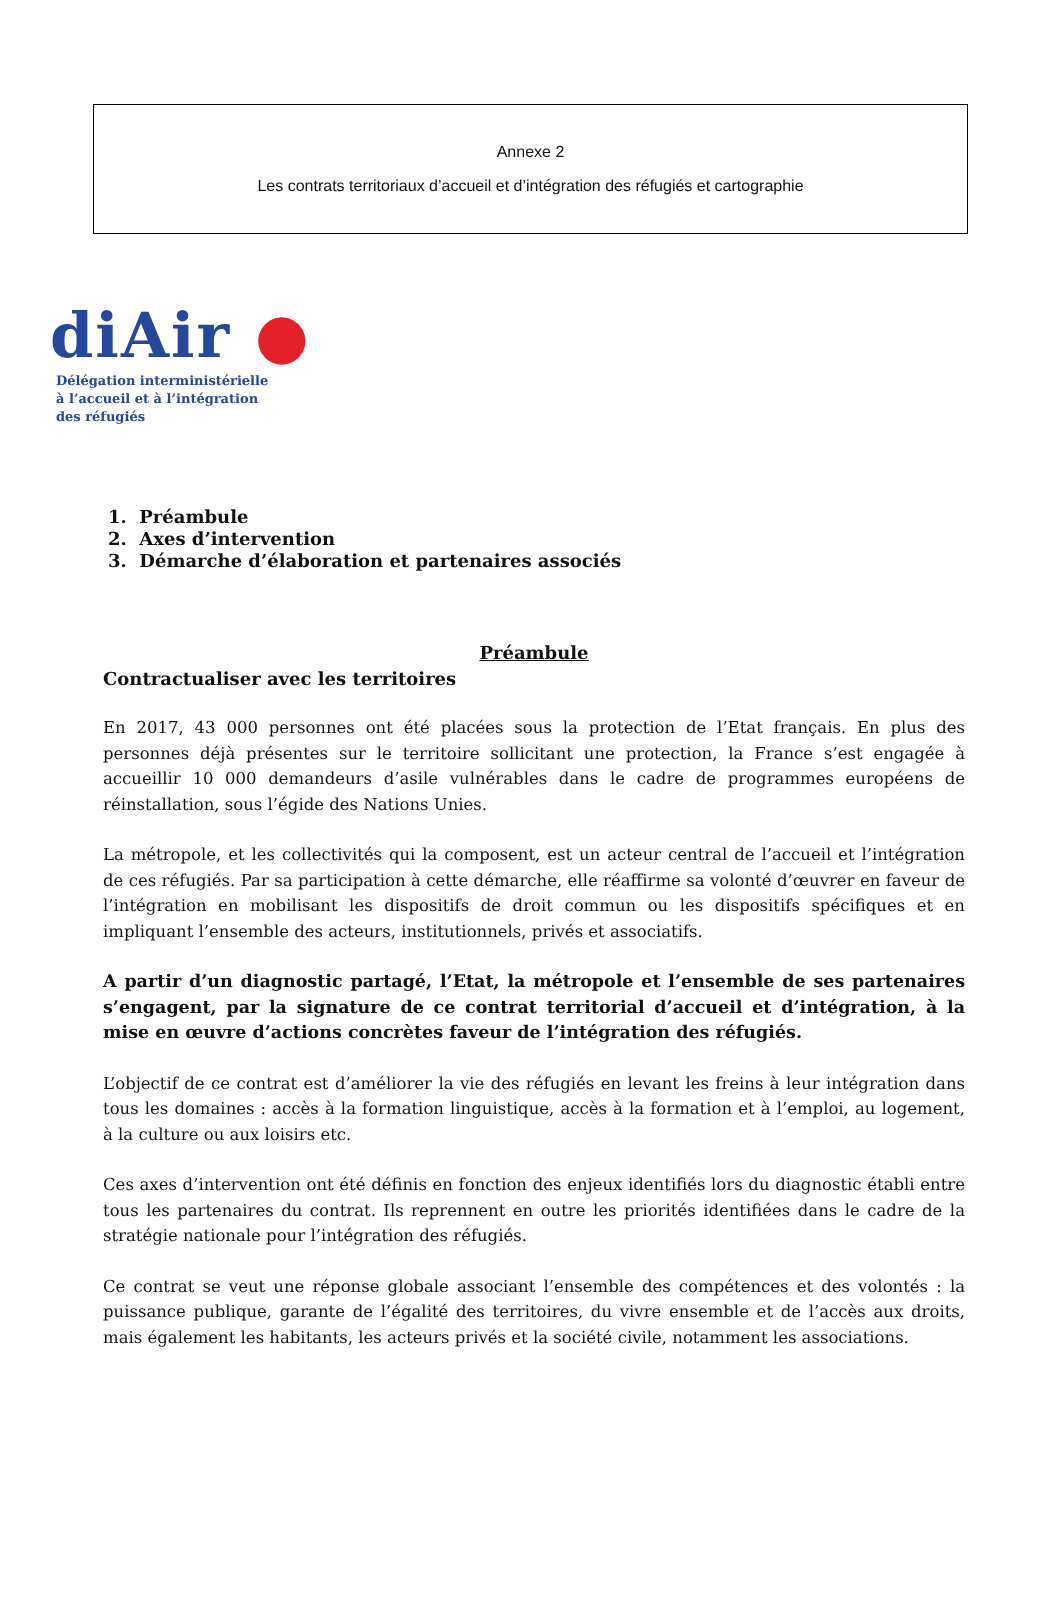Annexe 2
Les contrats territoriaux d’accueil et d’intégration des réfugiés et cartographie
diAir ●
Délégation interministérielle
à l’accueil et à l’intégration
des réfugiés
1. Préambule
2. Axes d’intervention
3. Démarche d’élaboration et partenaires associés
Préambule
Contractualiser avec les territoires
En 2017, 43 000 personnes ont été placées sous la protection de l’Etat français. En plus des personnes déjà présentes sur le territoire sollicitant une protection, la France s’est engagée à accueillir 10 000 demandeurs d’asile vulnérables dans le cadre de programmes européens de réinstallation, sous l’égide des Nations Unies.
La métropole, et les collectivités qui la composent, est un acteur central de l’accueil et l’intégration de ces réfugiés. Par sa participation à cette démarche, elle réaffirme sa volonté d’œuvrer en faveur de l’intégration en mobilisant les dispositifs de droit commun ou les dispositifs spécifiques et en impliquant l’ensemble des acteurs, institutionnels, privés et associatifs.
A partir d’un diagnostic partagé, l’Etat, la métropole et l’ensemble de ses partenaires s’engagent, par la signature de ce contrat territorial d’accueil et d’intégration, à la mise en œuvre d’actions concrètes faveur de l’intégration des réfugiés.
L’objectif de ce contrat est d’améliorer la vie des réfugiés en levant les freins à leur intégration dans tous les domaines : accès à la formation linguistique, accès à la formation et à l’emploi, au logement, à la culture ou aux loisirs etc.
Ces axes d’intervention ont été définis en fonction des enjeux identifiés lors du diagnostic établi entre tous les partenaires du contrat. Ils reprennent en outre les priorités identifiées dans le cadre de la stratégie nationale pour l’intégration des réfugiés.
Ce contrat se veut une réponse globale associant l’ensemble des compétences et des volontés : la puissance publique, garante de l’égalité des territoires, du vivre ensemble et de l’accès aux droits, mais également les habitants, les acteurs privés et la société civile, notamment les associations.